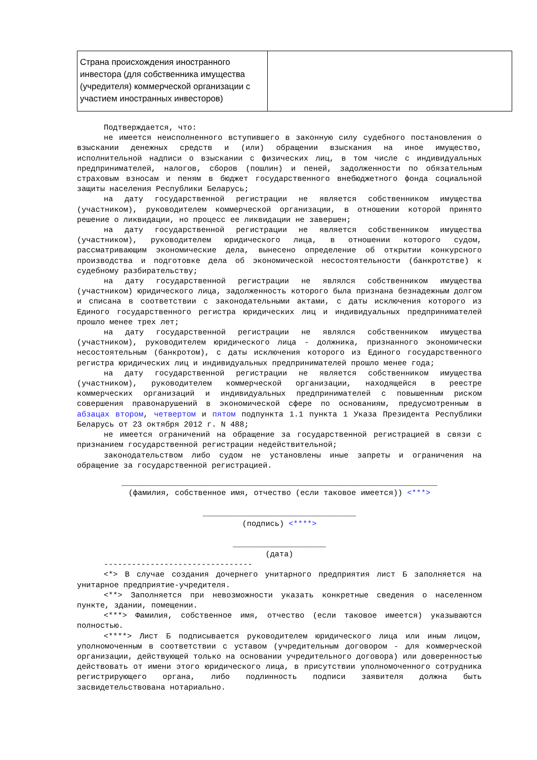| Страна происхождения иностранного инвестора (для собственника имущества (учредителя) коммерческой организации с участием иностранных инвесторов) | |
Подтверждается, что:
не имеется неисполненного вступившего в законную силу судебного постановления о взыскании денежных средств и (или) обращении взыскания на иное имущество, исполнительной надписи о взыскании с физических лиц, в том числе с индивидуальных предпринимателей, налогов, сборов (пошлин) и пеней, задолженности по обязательным страховым взносам и пеням в бюджет государственного внебюджетного фонда социальной защиты населения Республики Беларусь;
на дату государственной регистрации не является собственником имущества (участником), руководителем коммерческой организации, в отношении которой принято решение о ликвидации, но процесс ее ликвидации не завершен;
на дату государственной регистрации не является собственником имущества (участником), руководителем юридического лица, в отношении которого судом, рассматривающим экономические дела, вынесено определение об открытии конкурсного производства и подготовке дела об экономической несостоятельности (банкротстве) к судебному разбирательству;
на дату государственной регистрации не являлся собственником имущества (участником) юридического лица, задолженность которого была признана безнадежным долгом и списана в соответствии с законодательными актами, с даты исключения которого из Единого государственного регистра юридических лиц и индивидуальных предпринимателей прошло менее трех лет;
на дату государственной регистрации не являлся собственником имущества (участником), руководителем юридического лица - должника, признанного экономически несостоятельным (банкротом), с даты исключения которого из Единого государственного регистра юридических лиц и индивидуальных предпринимателей прошло менее года;
на дату государственной регистрации не является собственником имущества (участником), руководителем коммерческой организации, находящейся в реестре коммерческих организаций и индивидуальных предпринимателей с повышенным риском совершения правонарушений в экономической сфере по основаниям, предусмотренным в абзацах втором, четвертом и пятом подпункта 1.1 пункта 1 Указа Президента Республики Беларусь от 23 октября 2012 г. N 488;
не имеется ограничений на обращение за государственной регистрацией в связи с признанием государственной регистрации недействительной;
законодательством либо судом не установлены иные запреты и ограничения на обращение за государственной регистрацией.
____________________________________________________________________
(фамилия, собственное имя, отчество (если таковое имеется)) <***>
_________________________________
(подпись) <****>
____________________
(дата)
--------------------------------
<*> В случае создания дочернего унитарного предприятия лист Б заполняется на унитарное предприятие-учредителя.
<**> Заполняется при невозможности указать конкретные сведения о населенном пункте, здании, помещении.
<***> Фамилия, собственное имя, отчество (если таковое имеется) указываются полностью.
<****> Лист Б подписывается руководителем юридического лица или иным лицом, уполномоченным в соответствии с уставом (учредительным договором - для коммерческой организации, действующей только на основании учредительного договора) или доверенностью действовать от имени этого юридического лица, в присутствии уполномоченного сотрудника регистрирующего органа, либо подлинность подписи заявителя должна быть засвидетельствована нотариально.